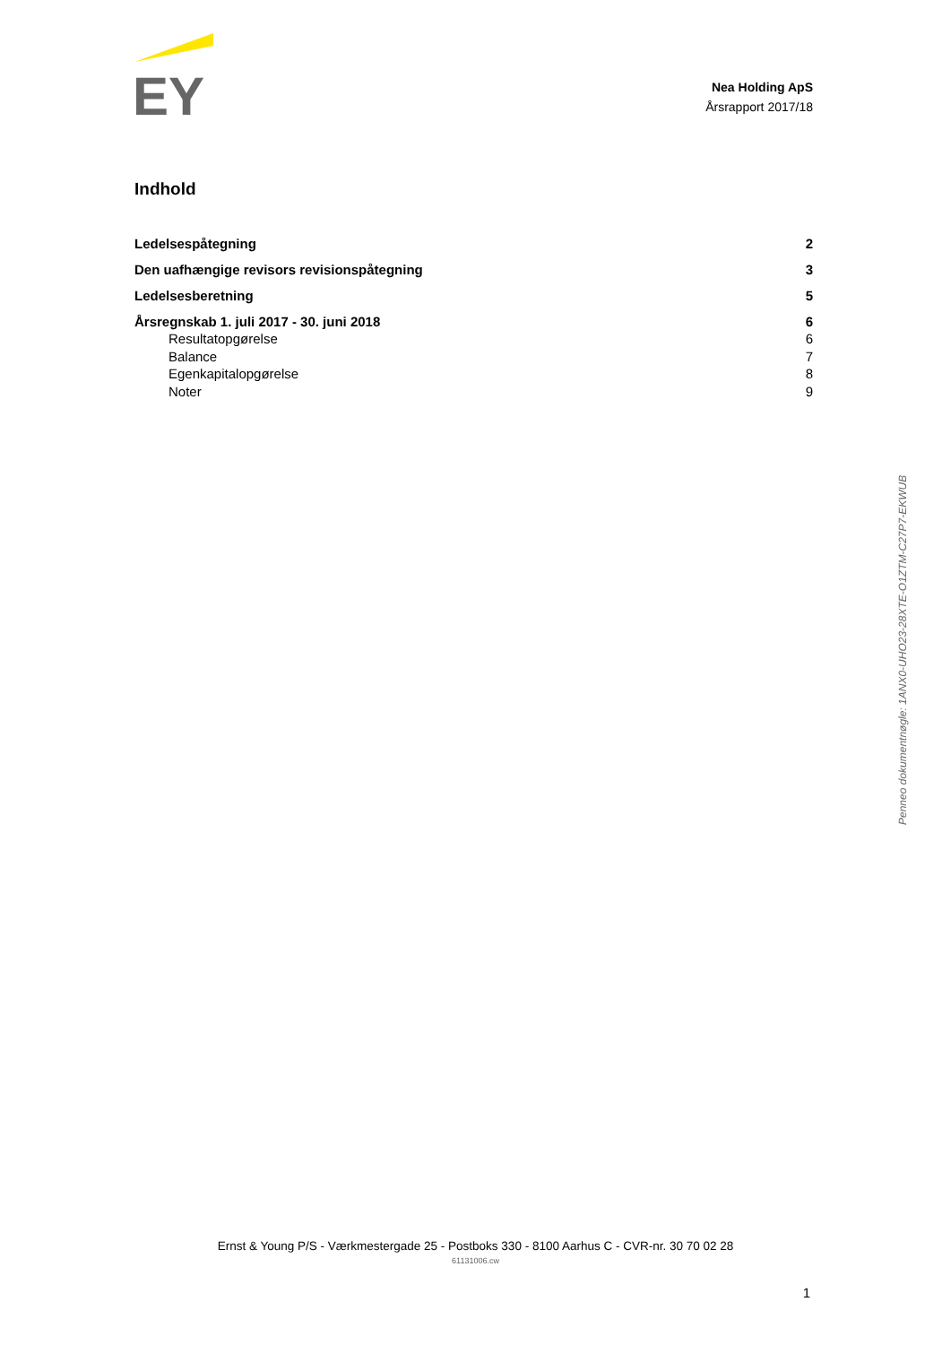EY
Nea Holding ApS
Årsrapport 2017/18
Indhold
Ledelsespåtegning 2
Den uafhængige revisors revisionspåtegning 3
Ledelsesberetning 5
Årsregnskab 1. juli 2017 - 30. juni 2018 6
Resultatopgørelse 6
Balance 7
Egenkapitalopgørelse 8
Noter 9
Ernst & Young P/S - Værkmestergade 25 - Postboks 330 - 8100 Aarhus C - CVR-nr. 30 70 02 28
61131006.cw
1
Penneo dokumentnøgle: 1ANX0-UHO23-28XTE-O1ZTM-C27P7-EKWUB